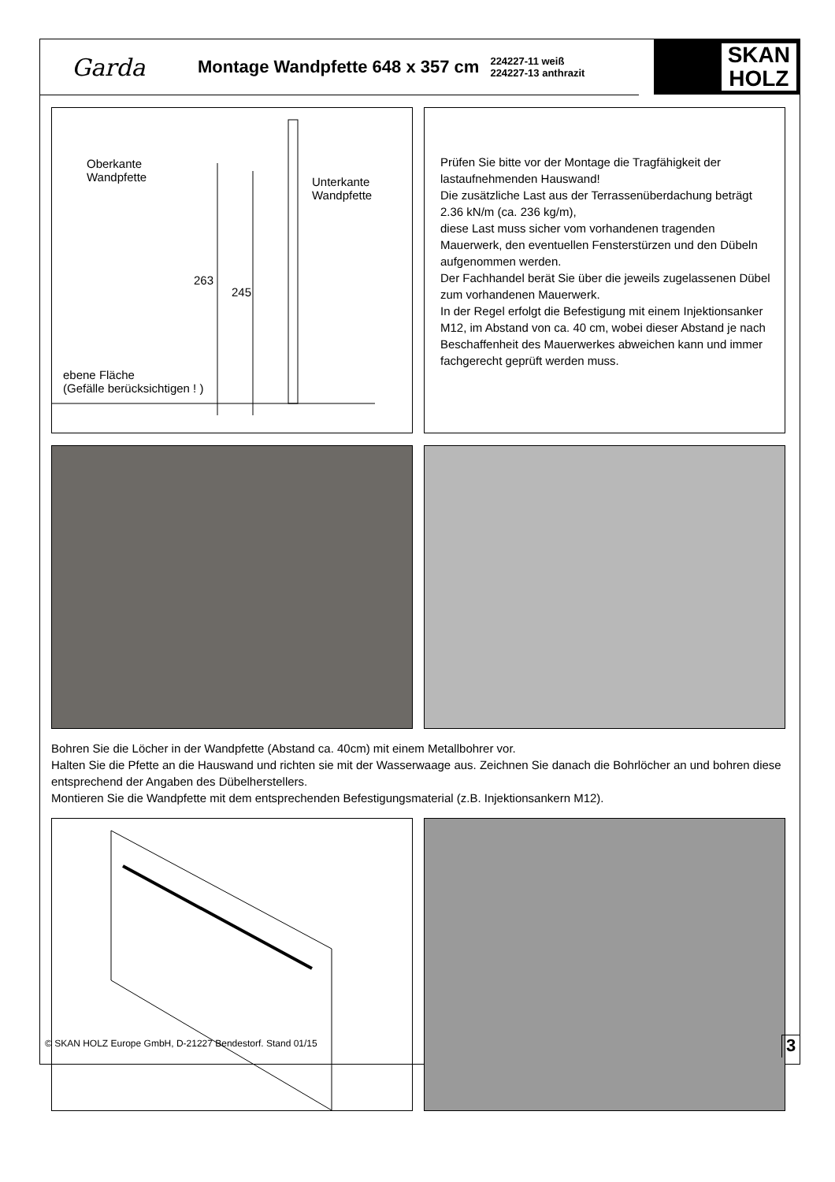Garda
Montage Wandpfette 648 x 357 cm
224227-11 weiß
224227-13 anthrazit
SKAN
HOLZ
Oberkante
Wandpfette
Unterkante
Wandpfette
263
245
ebene Fläche
(Gefälle berücksichtigen ! )
Prüfen Sie bitte vor der Montage die Tragfähigkeit der lastaufnehmenden Hauswand!
Die zusätzliche Last aus der Terrassenüberdachung beträgt 2.36 kN/m (ca. 236 kg/m),
diese Last muss sicher vom vorhandenen tragenden Mauerwerk, den eventuellen Fensterstürzen und den Dübeln aufgenommen werden.
Der Fachhandel berät Sie über die jeweils zugelassenen Dübel zum vorhandenen Mauerwerk.
In der Regel erfolgt die Befestigung mit einem Injektionsanker M12, im Abstand von ca. 40 cm, wobei dieser Abstand je nach Beschaffenheit des Mauerwerkes abweichen kann und immer fachgerecht geprüft werden muss.
Bohren Sie die Löcher in der Wandpfette (Abstand ca. 40cm) mit einem Metallbohrer vor.
Halten Sie die Pfette an die Hauswand und richten sie mit der Wasserwaage aus. Zeichnen Sie danach die Bohrlöcher an und bohren diese entsprechend der Angaben des Dübelherstellers.
Montieren Sie die Wandpfette mit dem entsprechenden Befestigungsmaterial (z.B. Injektionsankern M12).
© SKAN HOLZ Europe GmbH, D-21227 Bendestorf. Stand 01/15
3